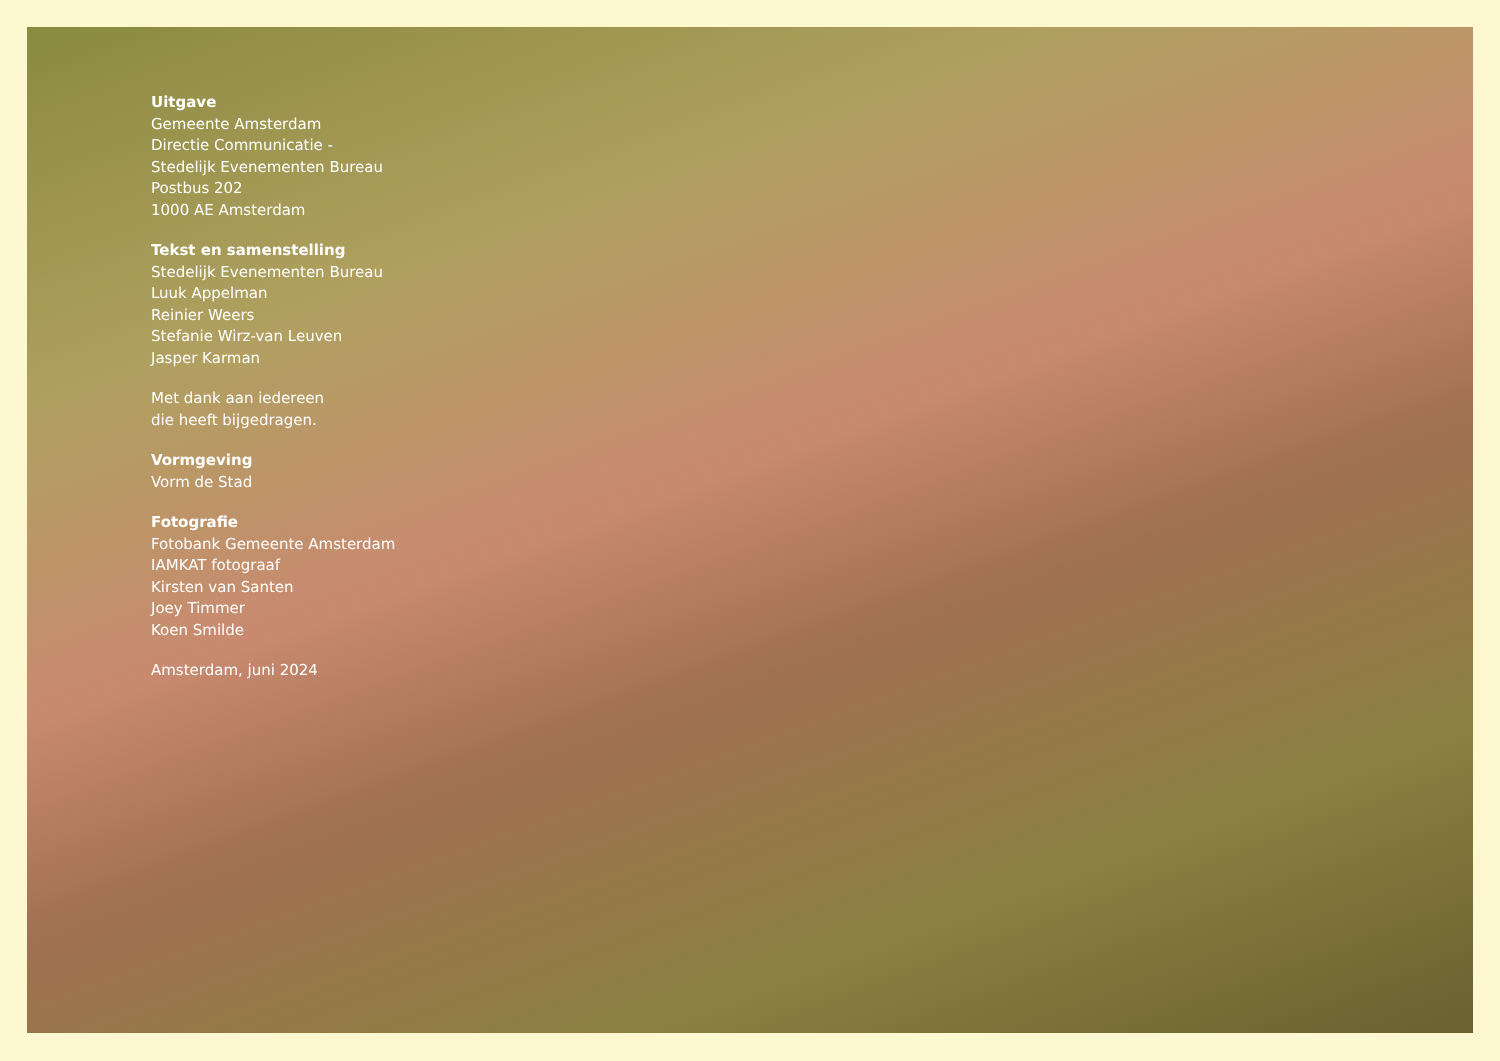Uitgave
Gemeente Amsterdam
Directie Communicatie -
Stedelijk Evenementen Bureau
Postbus 202
1000 AE Amsterdam
Tekst en samenstelling
Stedelijk Evenementen Bureau
Luuk Appelman
Reinier Weers
Stefanie Wirz-van Leuven
Jasper Karman
Met dank aan iedereen
die heeft bijgedragen.
Vormgeving
Vorm de Stad
Fotografie
Fotobank Gemeente Amsterdam
IAMKAT fotograaf
Kirsten van Santen
Joey Timmer
Koen Smilde
Amsterdam, juni 2024